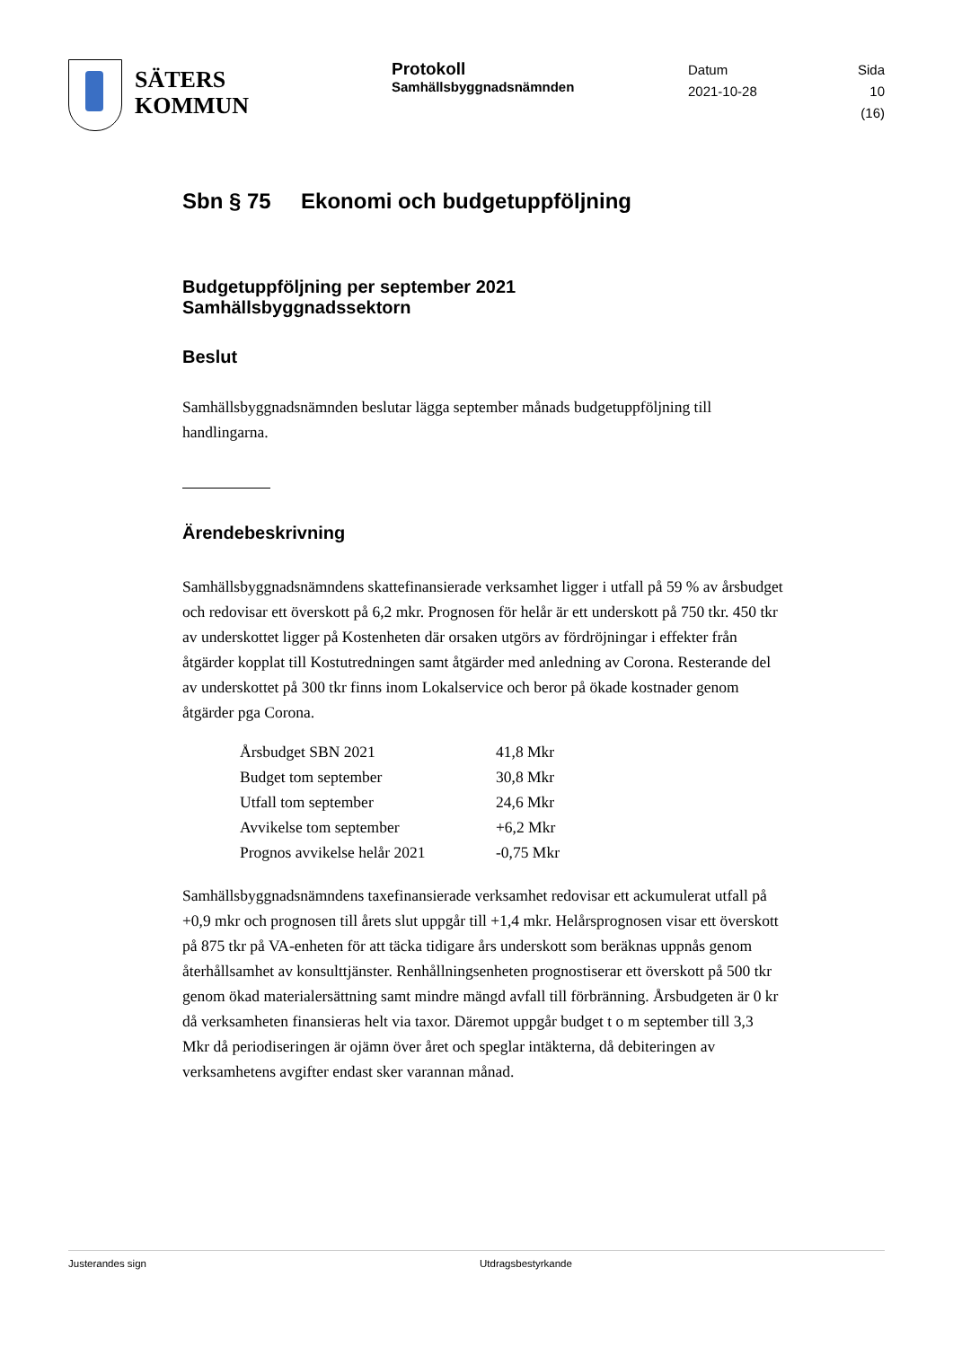SÄTERS
KOMMUN
Protokoll
Samhällsbyggnadsnämnden
Datum
2021-10-28
Sida
10 (16)
Sbn § 75 Ekonomi och budgetuppföljning
Budgetuppföljning per september 2021
Samhällsbyggnadssektorn
Beslut
Samhällsbyggnadsnämnden beslutar lägga september månads budgetuppföljning till handlingarna.
Ärendebeskrivning
Samhällsbyggnadsnämndens skattefinansierade verksamhet ligger i utfall på 59 % av årsbudget och redovisar ett överskott på 6,2 mkr. Prognosen för helår är ett underskott på 750 tkr. 450 tkr av underskottet ligger på Kostenheten där orsaken utgörs av fördröjningar i effekter från åtgärder kopplat till Kostutredningen samt åtgärder med anledning av Corona. Resterande del av underskottet på 300 tkr finns inom Lokalservice och beror på ökade kostnader genom åtgärder pga Corona.
| Årsbudget SBN 2021 | 41,8 Mkr |
| Budget tom september | 30,8 Mkr |
| Utfall tom september | 24,6 Mkr |
| Avvikelse tom september | +6,2 Mkr |
| Prognos avvikelse helår 2021 | -0,75 Mkr |
Samhällsbyggnadsnämndens taxefinansierade verksamhet redovisar ett ackumulerat utfall på +0,9 mkr och prognosen till årets slut uppgår till +1,4 mkr. Helårsprognosen visar ett överskott på 875 tkr på VA-enheten för att täcka tidigare års underskott som beräknas uppnås genom återhållsamhet av konsulttjänster. Renhållningsenheten prognostiserar ett överskott på 500 tkr genom ökad materialersättning samt mindre mängd avfall till förbränning. Årsbudgeten är 0 kr då verksamheten finansieras helt via taxor. Däremot uppgår budget t o m september till 3,3 Mkr då periodiseringen är ojämn över året och speglar intäkterna, då debiteringen av verksamhetens avgifter endast sker varannan månad.
Justerandes sign Utdragsbestyrkande